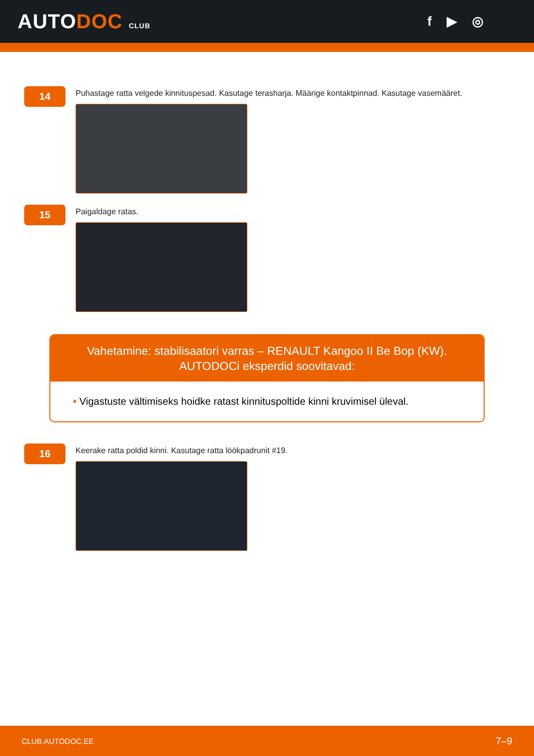AUTODOC CLUB
f ▶ ◎
14
Puhastage ratta velgede kinnituspesad. Kasutage terasharja. Määrige kontaktpinnad. Kasutage vasemääret.
15
Paigaldage ratas.
Vahetamine: stabilisaatori varras – RENAULT Kangoo II Be Bop (KW).
AUTODOCi eksperdid soovitavad:
• Vigastuste vältimiseks hoidke ratast kinnituspoltide kinni kruvimisel üleval.
16
Keerake ratta poldid kinni. Kasutage ratta löökpadrunit #19.
CLUB.AUTODOC.EE 7–9